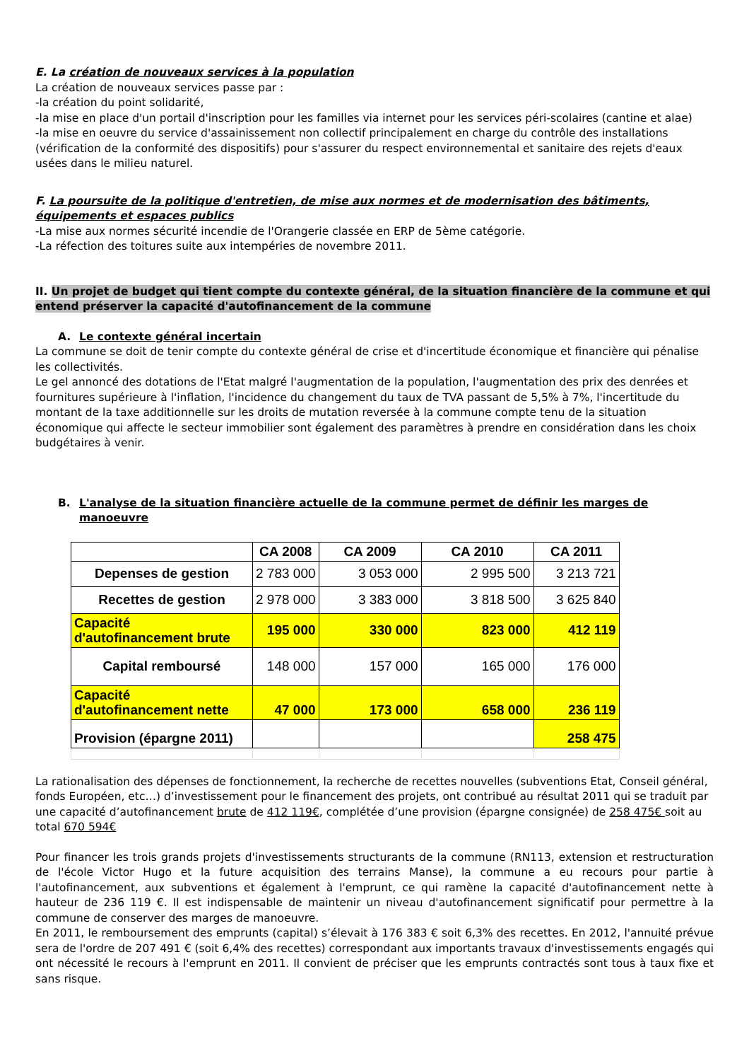E. La création de nouveaux services à la population
La création de nouveaux services passe par :
-la création du point solidarité,
-la mise en place d'un portail d'inscription pour les familles via internet pour les services péri-scolaires (cantine et alae)
-la mise en oeuvre du service d'assainissement non collectif principalement en charge du contrôle des installations (vérification de la conformité des dispositifs) pour s'assurer du respect environnemental et sanitaire des rejets d'eaux usées dans le milieu naturel.
F. La poursuite de la politique d'entretien, de mise aux normes et de modernisation des bâtiments, équipements et espaces publics
-La mise aux normes sécurité incendie de l'Orangerie classée en ERP de 5ème catégorie.
-La réfection des toitures suite aux intempéries de novembre 2011.
II. Un projet de budget qui tient compte du contexte général, de la situation financière de la commune et qui entend préserver la capacité d'autofinancement de la commune
A. Le contexte général incertain
La commune se doit de tenir compte du contexte général de crise et d'incertitude économique et financière qui pénalise les collectivités.
Le gel annoncé des dotations de l'Etat malgré l'augmentation de la population, l'augmentation des prix des denrées et fournitures supérieure à l'inflation, l'incidence du changement du taux de TVA passant de 5,5% à 7%, l'incertitude du montant de la taxe additionnelle sur les droits de mutation reversée à la commune compte tenu de la situation économique qui affecte le secteur immobilier sont également des paramètres à prendre en considération dans les choix budgétaires à venir.
B. L'analyse de la situation financière actuelle de la commune permet de définir les marges de manoeuvre
| | CA 2008 | CA 2009 | CA 2010 | CA 2011 |
| --- | --- | --- | --- | --- |
| Depenses de gestion | 2 783 000 | 3 053 000 | 2 995 500 | 3 213 721 |
| Recettes de gestion | 2 978 000 | 3 383 000 | 3 818 500 | 3 625 840 |
| Capacité d'autofinancement brute | 195 000 | 330 000 | 823 000 | 412 119 |
| Capital remboursé | 148 000 | 157 000 | 165 000 | 176 000 |
| Capacité d'autofinancement nette | 47 000 | 173 000 | 658 000 | 236 119 |
| Provision (épargne 2011) | | | | 258 475 |
La rationalisation des dépenses de fonctionnement, la recherche de recettes nouvelles (subventions Etat, Conseil général, fonds Européen, etc…) d’investissement pour le financement des projets, ont contribué au résultat 2011 qui se traduit par une capacité d’autofinancement brute de 412 119€, complétée d’une provision (épargne consignée) de 258 475€ soit au total 670 594€
Pour financer les trois grands projets d'investissements structurants de la commune (RN113, extension et restructuration de l'école Victor Hugo et la future acquisition des terrains Manse), la commune a eu recours pour partie à l'autofinancement, aux subventions et également à l'emprunt, ce qui ramène la capacité d'autofinancement nette à hauteur de 236 119 €. Il est indispensable de maintenir un niveau d'autofinancement significatif pour permettre à la commune de conserver des marges de manoeuvre.
En 2011, le remboursement des emprunts (capital) s’élevait à 176 383 € soit 6,3% des recettes. En 2012, l'annuité prévue sera de l'ordre de 207 491 € (soit 6,4% des recettes) correspondant aux importants travaux d'investissements engagés qui ont nécessité le recours à l'emprunt en 2011. Il convient de préciser que les emprunts contractés sont tous à taux fixe et sans risque.